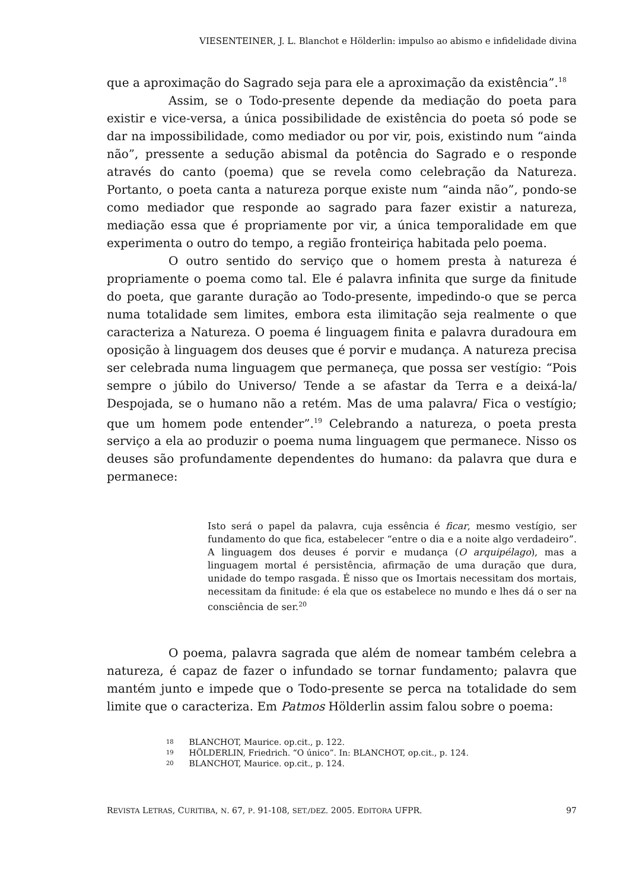VIESENTEINER, J. L. Blanchot e Hölderlin: impulso ao abismo e infidelidade divina
que a aproximação do Sagrado seja para ele a aproximação da existência”.<sup>18</sup>
Assim, se o Todo-presente depende da mediação do poeta para existir e vice-versa, a única possibilidade de existência do poeta só pode se dar na impossibilidade, como mediador ou por vir, pois, existindo num “ainda não”, pressente a sedução abismal da potência do Sagrado e o responde através do canto (poema) que se revela como celebração da Natureza. Portanto, o poeta canta a natureza porque existe num “ainda não”, pondo-se como mediador que responde ao sagrado para fazer existir a natureza, mediação essa que é propriamente por vir, a única temporalidade em que experimenta o outro do tempo, a região fronteiriça habitada pelo poema.
O outro sentido do serviço que o homem presta à natureza é propriamente o poema como tal. Ele é palavra infinita que surge da finitude do poeta, que garante duração ao Todo-presente, impedindo-o que se perca numa totalidade sem limites, embora esta ilimitação seja realmente o que caracteriza a Natureza. O poema é linguagem finita e palavra duradoura em oposição à linguagem dos deuses que é porvir e mudança. A natureza precisa ser celebrada numa linguagem que permaneça, que possa ser vestígio: “Pois sempre o júbilo do Universo/ Tende a se afastar da Terra e a deixá-la/ Despojada, se o humano não a retém. Mas de uma palavra/ Fica o vestígio; que um homem pode entender”.<sup>19</sup> Celebrando a natureza, o poeta presta serviço a ela ao produzir o poema numa linguagem que permanece. Nisso os deuses são profundamente dependentes do humano: da palavra que dura e permanece:
Isto será o papel da palavra, cuja essência é ficar, mesmo vestígio, ser fundamento do que fica, estabelecer “entre o dia e a noite algo verdadeiro”. A linguagem dos deuses é porvir e mudança (O arquipélago), mas a linguagem mortal é persistência, afirmação de uma duração que dura, unidade do tempo rasgada. É nisso que os Imortais necessitam dos mortais, necessitam da finitude: é ela que os estabelece no mundo e lhes dá o ser na consciência de ser.<sup>20</sup>
O poema, palavra sagrada que além de nomear também celebra a natureza, é capaz de fazer o infundado se tornar fundamento; palavra que mantém junto e impede que o Todo-presente se perca na totalidade do sem limite que o caracteriza. Em Patmos Hölderlin assim falou sobre o poema:
18 BLANCHOT, Maurice. op.cit., p. 122.
19 HÖLDERLIN, Friedrich. “O único”. In: BLANCHOT, op.cit., p. 124.
20 BLANCHOT, Maurice. op.cit., p. 124.
REVISTA LETRAS, CURITIBA, N. 67, P. 91-108, SET./DEZ. 2005. EDITORA UFPR. 97